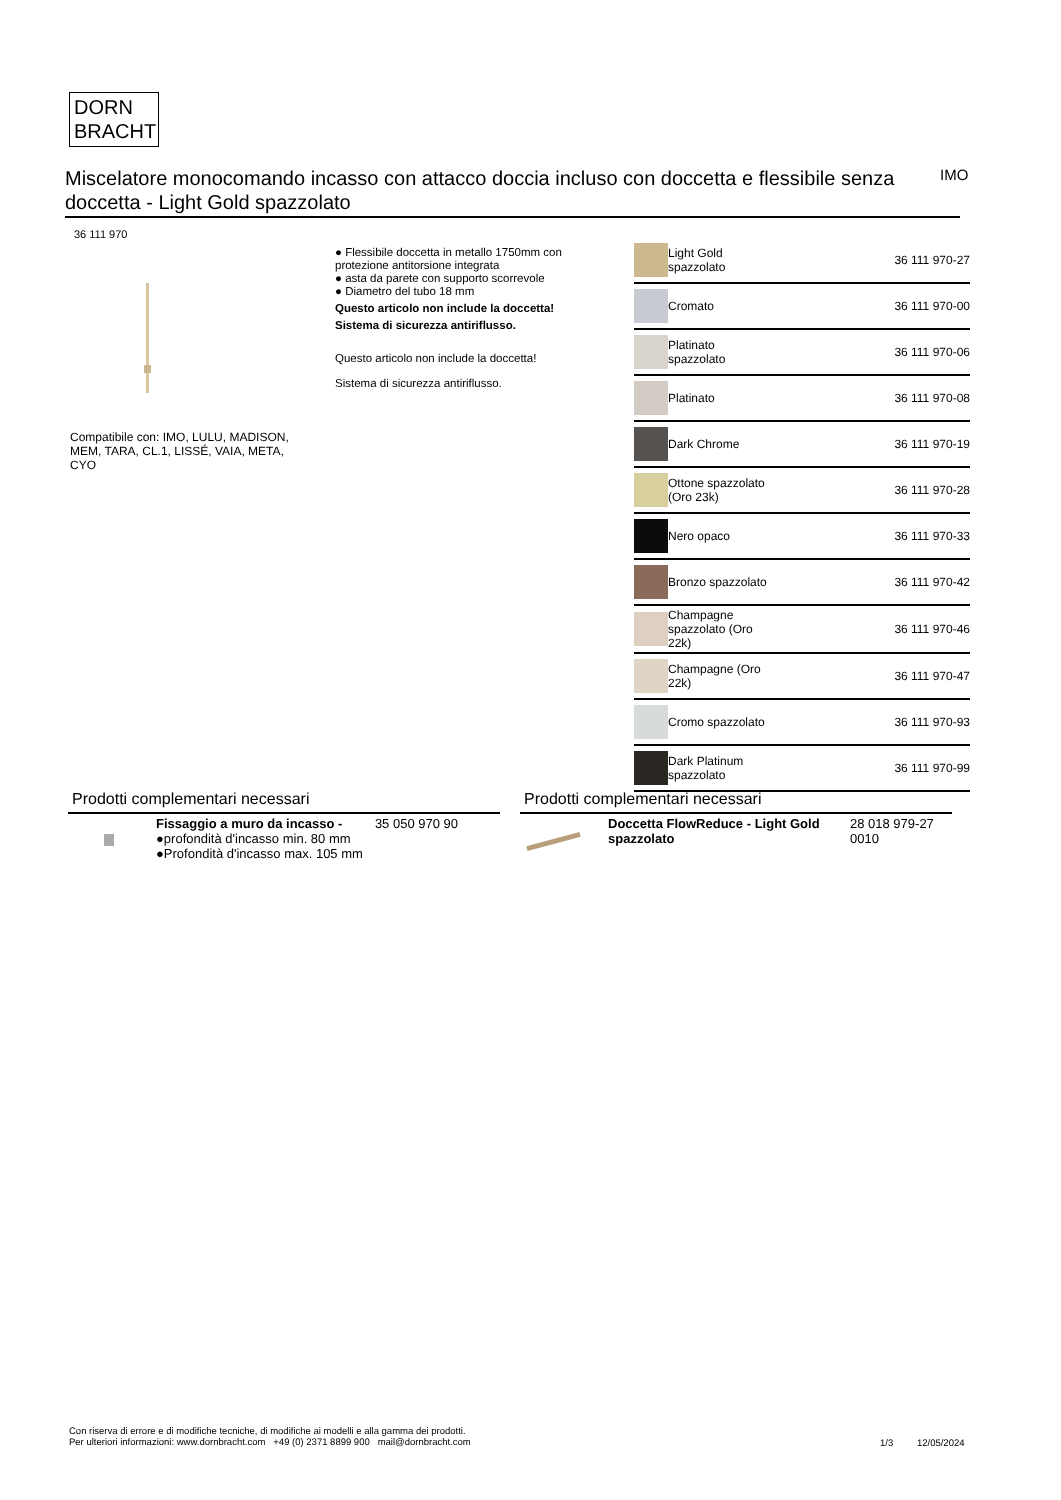DORN
BRACHT
Miscelatore monocomando incasso con attacco doccia incluso con doccetta e flessibile senza doccetta - Light Gold spazzolato
IMO
36 111 970
Compatibile con: IMO, LULU, MADISON, MEM, TARA, CL.1, LISSÉ, VAIA, META, CYO
● Flessibile doccetta in metallo 1750mm con protezione antitorsione integrata
● asta da parete con supporto scorrevole
● Diametro del tubo 18 mm
Questo articolo non include la doccetta!
Sistema di sicurezza antiriflusso.
Questo articolo non include la doccetta!
Sistema di sicurezza antiriflusso.
| | Light Gold spazzolato | 36 111 970-27 |
| | Cromato | 36 111 970-00 |
| | Platinato spazzolato | 36 111 970-06 |
| | Platinato | 36 111 970-08 |
| | Dark Chrome | 36 111 970-19 |
| | Ottone spazzolato (Oro 23k) | 36 111 970-28 |
| | Nero opaco | 36 111 970-33 |
| | Bronzo spazzolato | 36 111 970-42 |
| | Champagne spazzolato (Oro 22k) | 36 111 970-46 |
| | Champagne (Oro 22k) | 36 111 970-47 |
| | Cromo spazzolato | 36 111 970-93 |
| | Dark Platinum spazzolato | 36 111 970-99 |
Prodotti complementari necessari
| | Fissaggio a muro da incasso - ●profondità d'incasso min. 80 mm ●Profondità d'incasso max. 105 mm | 35 050 970 90 |
Prodotti complementari necessari
| | Doccetta FlowReduce - Light Gold spazzolato | 28 018 979-27 0010 |
Con riserva di errore e di modifiche tecniche, di modifiche ai modelli e alla gamma dei prodotti.
Per ulteriori informazioni: www.dornbracht.com +49 (0) 2371 8899 900 mail@dornbracht.com
1/3 12/05/2024